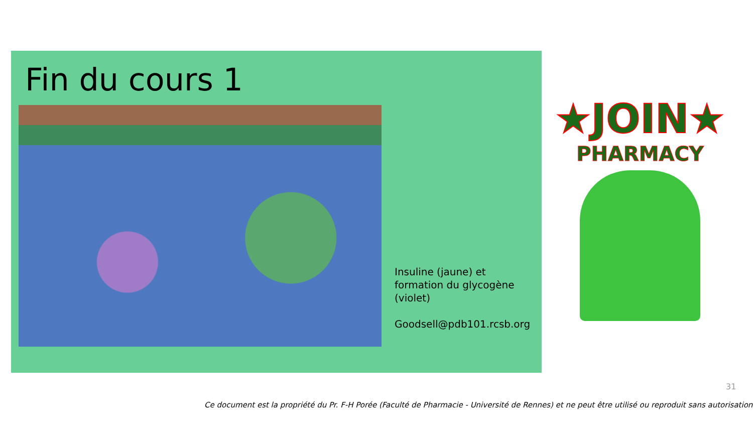Fin du cours 1
Insuline (jaune) et
formation du glycogène
(violet)
Goodsell@pdb101.rcsb.org
★JOIN★
PHARMACY
31
Ce document est la propriété du Pr. F-H Porée (Faculté de Pharmacie - Université de Rennes) et ne peut être utilisé ou reproduit sans autorisation